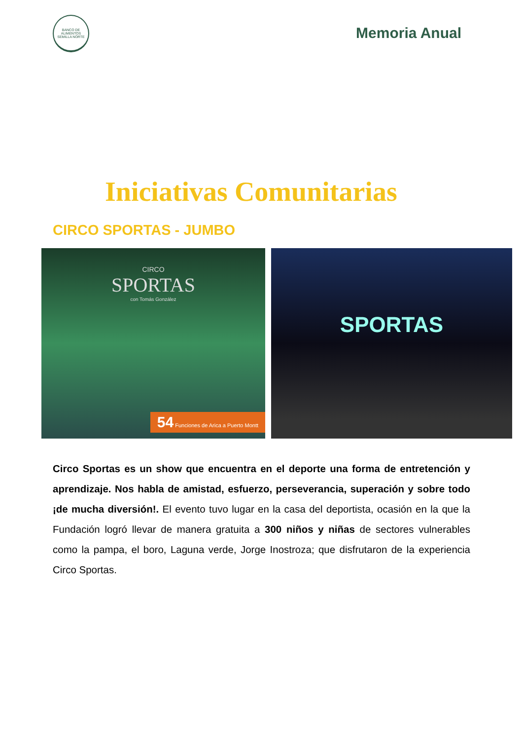BANCO DE ALIMENTOS
SEMILLA NORTE
Memoria Anual
Iniciativas Comunitarias
CIRCO SPORTAS - JUMBO
CIRCO
SPORTAS
con Tomás González
54 Funciones de Arica a Puerto Montt
SPORTAS
Circo Sportas es un show que encuentra en el deporte una forma de entretención y aprendizaje. Nos habla de amistad, esfuerzo, perseverancia, superación y sobre todo ¡de mucha diversión!. El evento tuvo lugar en la casa del deportista, ocasión en la que la Fundación logró llevar de manera gratuita a 300 niños y niñas de sectores vulnerables como la pampa, el boro, Laguna verde, Jorge Inostroza; que disfrutaron de la experiencia Circo Sportas.